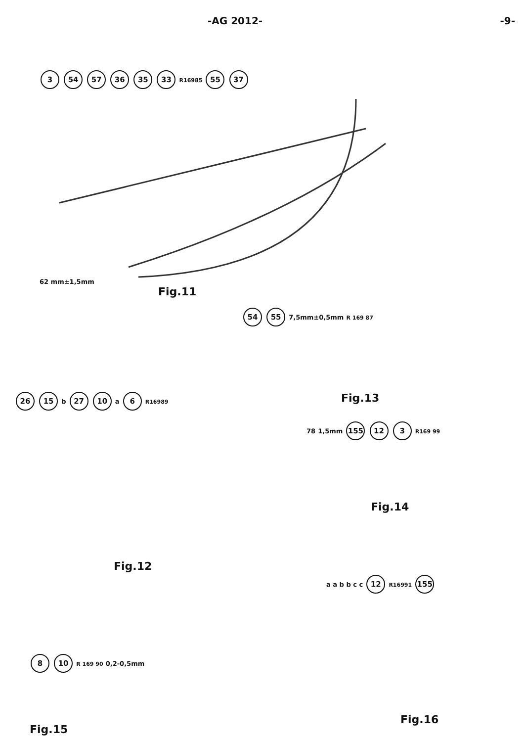-AG 2012- -9-
3 54 57 36 35 33 R16985 55 37
62 mm±1,5mm
Fig.11
54 55 7,5mm±0,5mm R 169 87
Fig.13
26 15 b 27 10 a 6 R16989
Fig.12
78 1,5mm 155 12 3 R169 99
Fig.14
a a b b c c 12 R16991 155
Fig.16
8 10 R 169 90 0,2-0,5mm
Fig.15